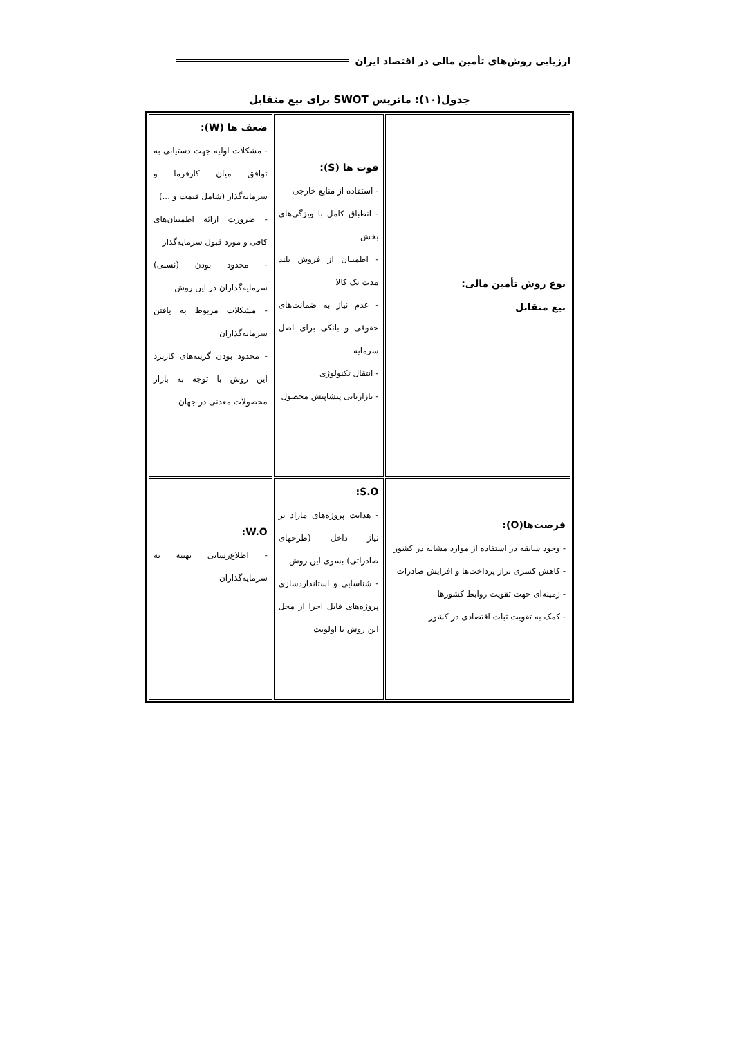ارزیابی روش‌های تأمین مالی در اقتصاد ایران
جدول(۱۰): ماتریس SWOT برای بیع متقابل
| نوع روش تأمین مالی: بیع متقابل | قوت ها (S): - استفاده از منابع خارجی - انطباق کامل با ویژگی‌های بخش - اطمینان از فروش بلند مدت یک کالا - عدم نیاز به ضمانت‌های حقوقی و بانکی برای اصل سرمایه - انتقال تکنولوژی - بازاریابی پیشاپیش محصول | ضعف ها (W): - مشکلات اولیه جهت دستیابی به توافق میان کارفرما و سرمایه‌گذار (شامل قیمت و ...) - ضرورت ارائه اطمینان‌های کافی و مورد قبول سرمایه‌گذار - محدود بودن (نسبی) سرمایه‌گذاران در این روش - مشکلات مربوط به یافتن سرمایه‌گذاران - محدود بودن گزینه‌های کاربرد این روش با توجه به بازار محصولات معدنی در جهان |
| فرصت‌ها(O): - وجود سابقه در استفاده از موارد مشابه در کشور - کاهش کسری تراز پرداخت‌ها و افزایش صادرات - زمینه‌ای جهت تقویت روابط کشورها - کمک به تقویت ثبات اقتصادی در کشور | S.O: - هدایت پروژه‌های مازاد بر نیاز داخل (طرحهای صادراتی) بسوی این روش - شناسایی و استانداردسازی پروژه‌های قابل اجرا از محل این روش با اولویت | W.O: - اطلاع‌رسانی بهینه به سرمایه‌گذاران |